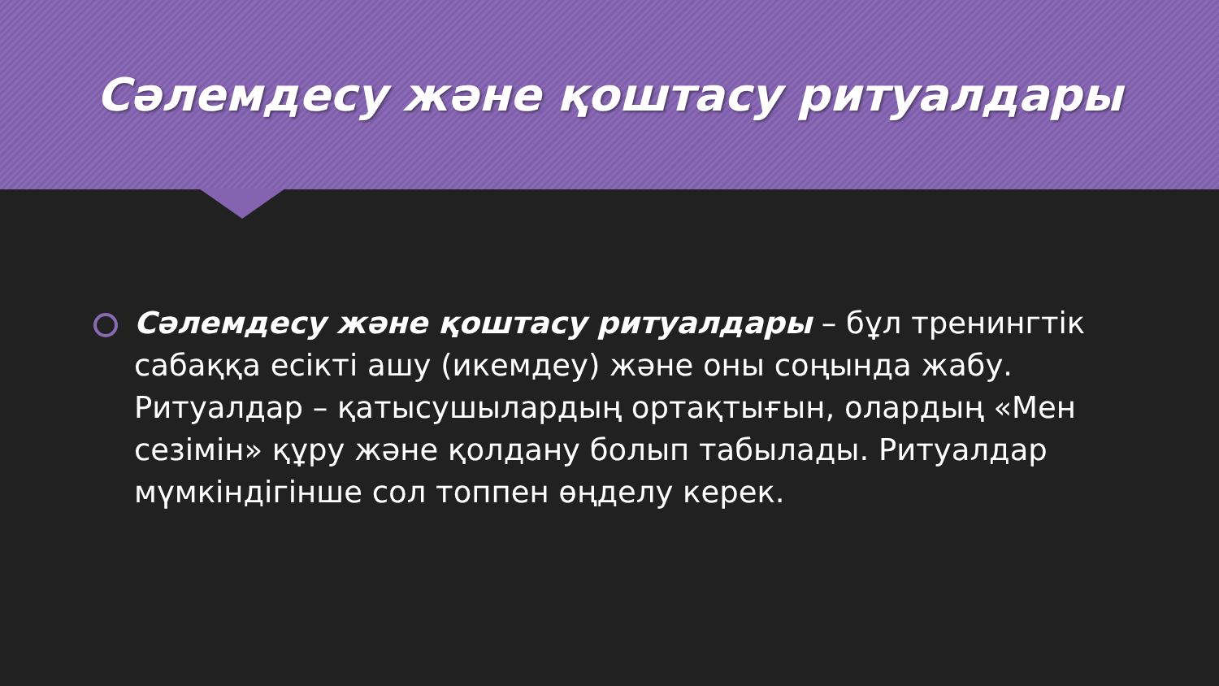Сәлемдесу және қоштасу ритуалдары
Сәлемдесу және қоштасу ритуалдары – бұл тренингтік сабаққа есікті ашу (икемдеу) және оны соңында жабу. Ритуалдар – қатысушылардың ортақтығын, олардың «Мен сезімін» құру және қолдану болып табылады. Ритуалдар мүмкіндігінше сол топпен өңделу керек.